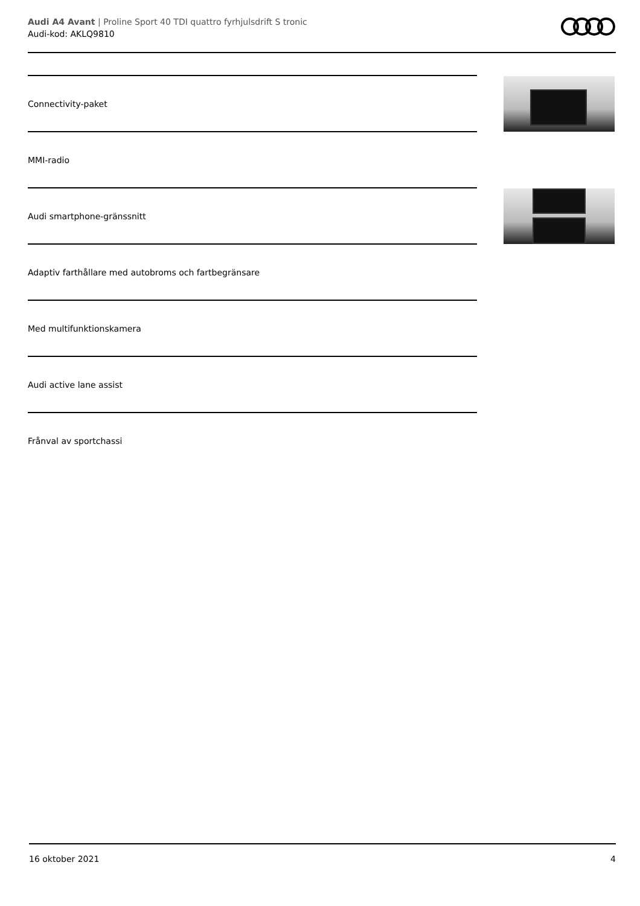Audi A4 Avant | Proline Sport 40 TDI quattro fyrhjulsdrift S tronic
Audi-kod: AKLQ9810
Connectivity-paket
MMI-radio
Audi smartphone-gränssnitt
Adaptiv farthållare med autobroms och fartbegränsare
Med multifunktionskamera
Audi active lane assist
Frånval av sportchassi
16 oktober 2021 4